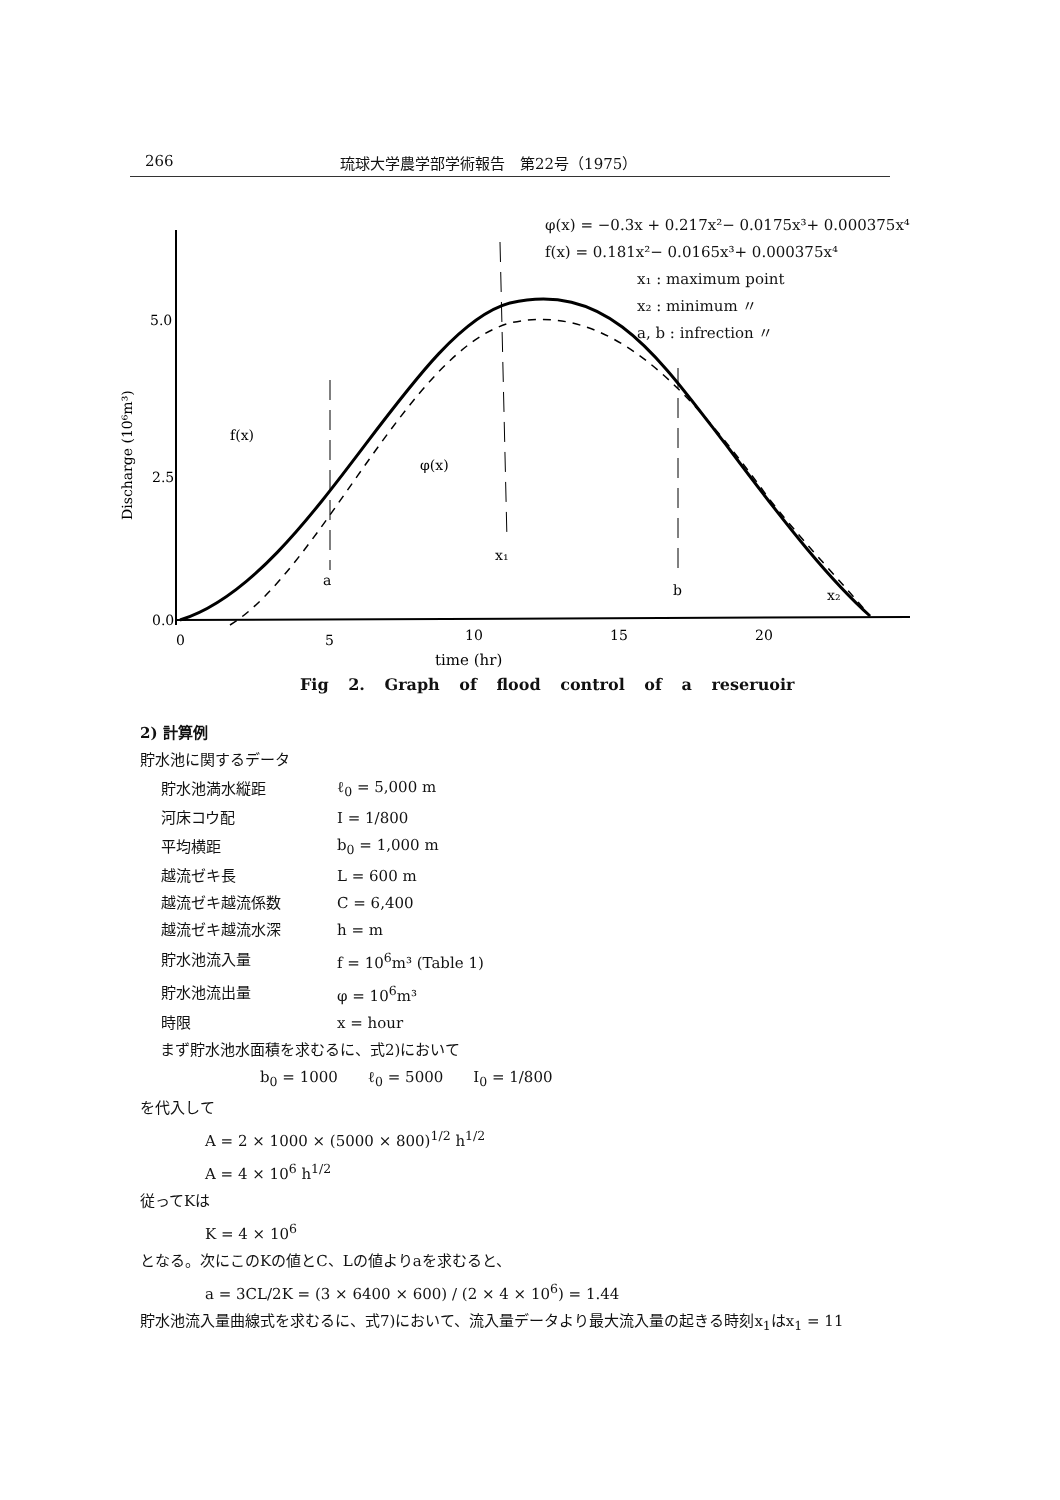266 琉球大学農学部学術報告　第22号（1975）
5.0
2.5
0.0
0
5
10
15
20
time (hr)
Discharge (10⁶m³)
f(x)
φ(x)
x₁
a
b
x₂
φ(x) = −0.3x + 0.217x²− 0.0175x³+ 0.000375x⁴
f(x) = 0.181x²− 0.0165x³+ 0.000375x⁴
x₁ : maximum point
x₂ : minimum 〃
a, b : infrection 〃
Fig 2. Graph of flood control of a reseruoir
2) 計算例
貯水池に関するデータ
| 貯水池満水縦距 | ℓ<sub>0</sub> = 5,000 m |
| 河床コウ配 | I = 1/800 |
| 平均横距 | b<sub>0</sub> = 1,000 m |
| 越流ゼキ長 | L = 600 m |
| 越流ゼキ越流係数 | C = 6,400 |
| 越流ゼキ越流水深 | h = m |
| 貯水池流入量 | f = 10<sup>6</sup>m³ (Table 1) |
| 貯水池流出量 | φ = 10<sup>6</sup>m³ |
| 時限 | x = hour |
まず貯水池水面積を求むるに、式2)において
b<sub>0</sub> = 1000　　ℓ<sub>0</sub> = 5000　　I<sub>0</sub> = 1/800
を代入して
A = 2 × 1000 × (5000 × 800)<sup>1/2</sup> h<sup>1/2</sup>
A = 4 × 10<sup>6</sup> h<sup>1/2</sup>
従ってKは
K = 4 × 10<sup>6</sup>
となる。次にこのKの値とC、Lの値よりaを求むると、
a = 3CL/2K = (3 × 6400 × 600) / (2 × 4 × 10<sup>6</sup>) = 1.44
貯水池流入量曲線式を求むるに、式7)において、流入量データより最大流入量の起きる時刻x<sub>1</sub>はx<sub>1</sub> = 11